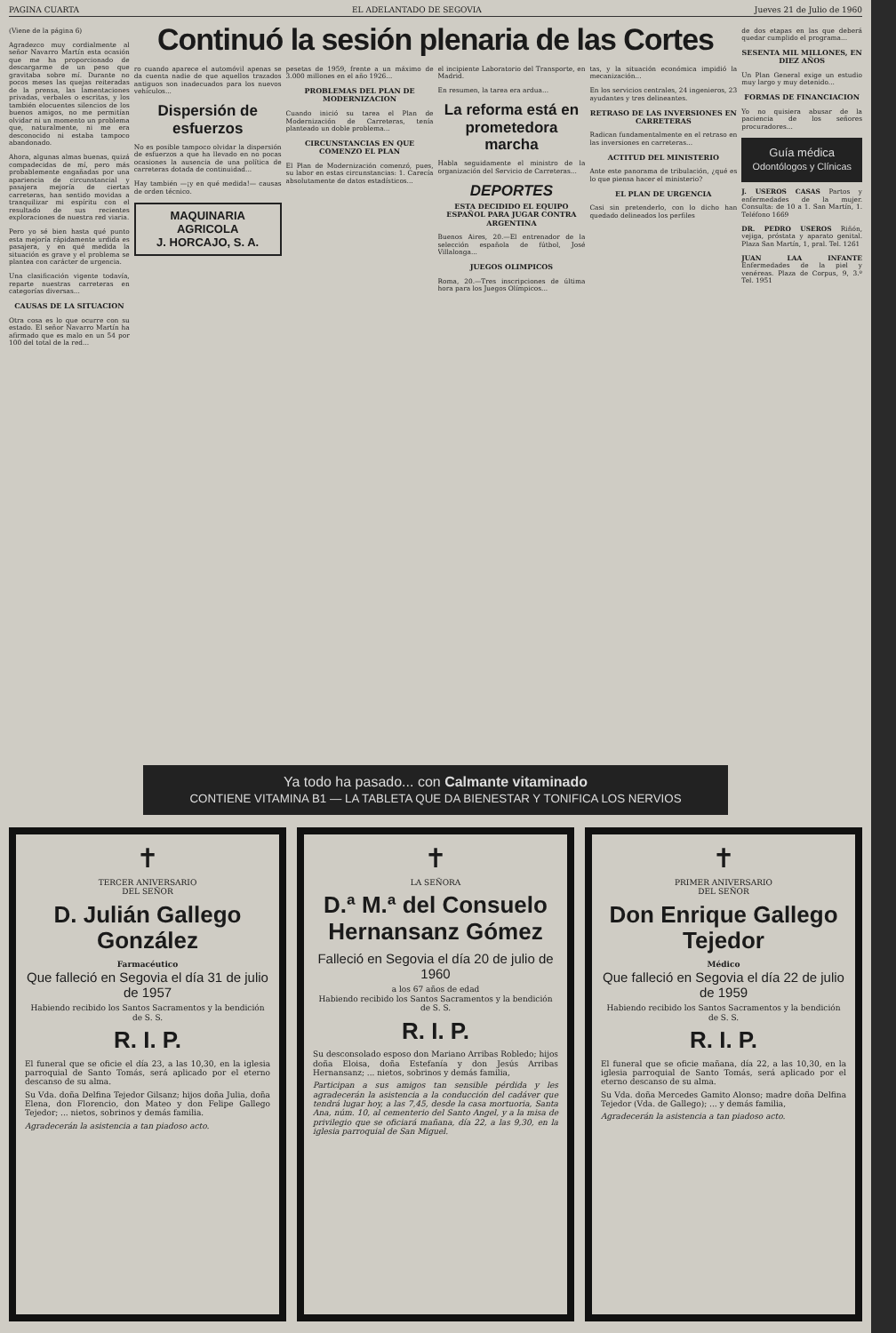PAGINA CUARTA EL ADELANTADO DE SEGOVIA Jueves 21 de Julio de 1960
(Viene de la página 6)
Agradezco muy cordialmente al señor Navarro Martín esta ocasión que me ha proporcionado de descargarme de un peso que gravitaba sobre mí. Durante no pocos meses las quejas reiteradas de la prensa, las lamentaciones privadas, verbales o escritas, y los también elocuentes silencios de los buenos amigos, no me permitían olvidar ni un momento un problema que, naturalmente, ni me era desconocido ni estaba tampoco abandonado.
Ahora, algunas almas buenas, quizá compadecidas de mí, pero más probablemente engañadas por una apariencia de circunstancial y pasajera mejoría de ciertas carreteras, han sentido movidas a tranquilizar mi espíritu con el resultado de sus recientes exploraciones de nuestra red viaria.
Pero yo sé bien hasta qué punto esta mejoría rápidamente urdida es pasajera, y en qué medida la situación es grave y el problema se plantea con carácter de urgencia.
Una clasificación vigente todavía, reparte nuestras carreteras en categorías diversas...
CAUSAS DE LA SITUACION
Otra cosa es lo que ocurre con su estado. El señor Navarro Martín ha afirmado que es malo en un 54 por 100 del total de la red...
Continuó la sesión plenaria de las Cortes
ro cuando aparece el automóvil apenas se da cuenta nadie de que aquellos trazados antiguos son inadecuados para los nuevos vehículos...
Dispersión de esfuerzos
No es posible tampoco olvidar la dispersión de esfuerzos a que ha llevado en no pocas ocasiones la ausencia de una política de carreteras dotada de continuidad...
Hay también —¡y en qué medida!— causas de orden técnico.
MAQUINARIA
AGRICOLA
J. HORCAJO, S. A.
pesetas de 1959, frente a un máximo de 3.000 millones en el año 1926...
PROBLEMAS DEL PLAN DE MODERNIZACION
Cuando inició su tarea el Plan de Modernización de Carreteras, tenía planteado un doble problema...
CIRCUNSTANCIAS EN QUE COMENZO EL PLAN
El Plan de Modernización comenzó, pues, su labor en estas circunstancias: 1. Carecía absolutamente de datos estadísticos...
el incipiente Laboratorio del Transporte, en Madrid.
En resumen, la tarea era ardua...
La reforma está en prometedora marcha
Habla seguidamente el ministro de la organización del Servicio de Carreteras...
DEPORTES
ESTA DECIDIDO EL EQUIPO ESPAÑOL PARA JUGAR CONTRA ARGENTINA
Buenos Aires, 20.—El entrenador de la selección española de fútbol, José Villalonga...
JUEGOS OLIMPICOS
Roma, 20.—Tres inscripciones de última hora para los Juegos Olímpicos...
tas, y la situación económica impidió la mecanización...
En los servicios centrales, 24 ingenieros, 23 ayudantes y tres delineantes.
RETRASO DE LAS INVERSIONES EN CARRETERAS
Radican fundamentalmente en el retraso en las inversiones en carreteras...
ACTITUD DEL MINISTERIO
Ante este panorama de tribulación, ¿qué es lo que piensa hacer el ministerio?
EL PLAN DE URGENCIA
Casi sin pretenderlo, con lo dicho han quedado delineados los perfiles
Ya todo ha pasado... con Calmante vitaminado
CONTIENE VITAMINA B1 — LA TABLETA QUE DA BIENESTAR Y TONIFICA LOS NERVIOS
de dos etapas en las que deberá quedar cumplido el programa...
SESENTA MIL MILLONES, EN DIEZ AÑOS
Un Plan General exige un estudio muy largo y muy detenido...
FORMAS DE FINANCIACION
Yo no quisiera abusar de la paciencia de los señores procuradores...
Guía médica
Odontólogos y Clínicas
J. USEROS CASAS Partos y enfermedades de la mujer. Consulta: de 10 a 1. San Martín, 1. Teléfono 1669
DR. PEDRO USEROS Riñón, vejiga, próstata y aparato genital. Plaza San Martín, 1, pral. Tel. 1261
JUAN LAA INFANTE Enfermedades de la piel y venéreas. Plaza de Corpus, 9, 3.º Tel. 1951
✝
TERCER ANIVERSARIO
DEL SEÑOR
D. Julián Gallego González
Farmacéutico
Que falleció en Segovia el día 31 de julio de 1957
Habiendo recibido los Santos Sacramentos y la bendición de S. S.
R. I. P.
El funeral que se oficie el día 23, a las 10,30, en la iglesia parroquial de Santo Tomás, será aplicado por el eterno descanso de su alma.
Su Vda. doña Delfina Tejedor Gilsanz; hijos doña Julia, doña Elena, don Florencio, don Mateo y don Felipe Gallego Tejedor; ... nietos, sobrinos y demás familia.
Agradecerán la asistencia a tan piadoso acto.
✝
LA SEÑORA
D.ª M.ª del Consuelo Hernansanz Gómez
Falleció en Segovia el día 20 de julio de 1960
a los 67 años de edad
Habiendo recibido los Santos Sacramentos y la bendición de S. S.
R. I. P.
Su desconsolado esposo don Mariano Arribas Robledo; hijos doña Eloisa, doña Estefanía y don Jesús Arribas Hernansanz; ... nietos, sobrinos y demás familia,
Participan a sus amigos tan sensible pérdida y les agradecerán la asistencia a la conducción del cadáver que tendrá lugar hoy, a las 7,45, desde la casa mortuoria, Santa Ana, núm. 10, al cementerio del Santo Angel, y a la misa de privilegio que se oficiará mañana, día 22, a las 9,30, en la iglesia parroquial de San Miguel.
✝
PRIMER ANIVERSARIO
DEL SEÑOR
Don Enrique Gallego Tejedor
Médico
Que falleció en Segovia el día 22 de julio de 1959
Habiendo recibido los Santos Sacramentos y la bendición de S. S.
R. I. P.
El funeral que se oficie mañana, día 22, a las 10,30, en la iglesia parroquial de Santo Tomás, será aplicado por el eterno descanso de su alma.
Su Vda. doña Mercedes Gamito Alonso; madre doña Delfina Tejedor (Vda. de Gallego); ... y demás familia,
Agradecerán la asistencia a tan piadoso acto.